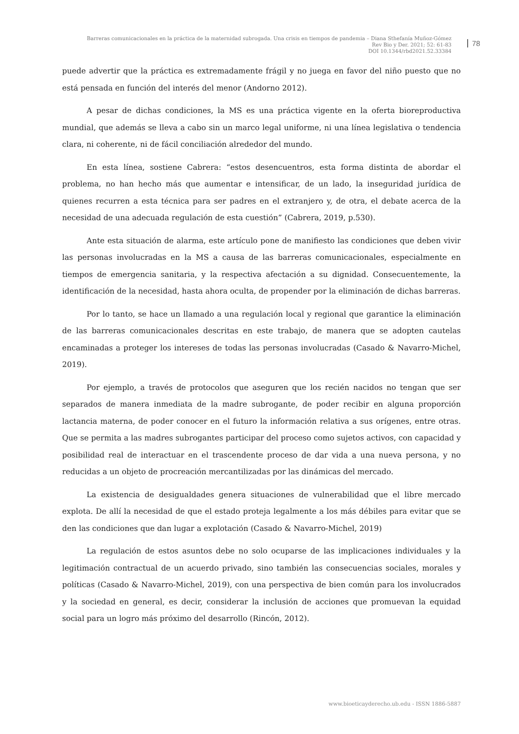Barreras comunicacionales en la práctica de la maternidad subrogada. Una crisis en tiempos de pandemia – Diana Sthefanía Muñoz-Gómez
Rev Bio y Der. 2021; 52: 61-83
DOI 10.1344/rbd2021.52.33384
78
puede advertir que la práctica es extremadamente frágil y no juega en favor del niño puesto que no está pensada en función del interés del menor (Andorno 2012).
A pesar de dichas condiciones, la MS es una práctica vigente en la oferta bioreproductiva mundial, que además se lleva a cabo sin un marco legal uniforme, ni una línea legislativa o tendencia clara, ni coherente, ni de fácil conciliación alrededor del mundo.
En esta línea, sostiene Cabrera: “estos desencuentros, esta forma distinta de abordar el problema, no han hecho más que aumentar e intensificar, de un lado, la inseguridad jurídica de quienes recurren a esta técnica para ser padres en el extranjero y, de otra, el debate acerca de la necesidad de una adecuada regulación de esta cuestión” (Cabrera, 2019, p.530).
Ante esta situación de alarma, este artículo pone de manifiesto las condiciones que deben vivir las personas involucradas en la MS a causa de las barreras comunicacionales, especialmente en tiempos de emergencia sanitaria, y la respectiva afectación a su dignidad. Consecuentemente, la identificación de la necesidad, hasta ahora oculta, de propender por la eliminación de dichas barreras.
Por lo tanto, se hace un llamado a una regulación local y regional que garantice la eliminación de las barreras comunicacionales descritas en este trabajo, de manera que se adopten cautelas encaminadas a proteger los intereses de todas las personas involucradas (Casado & Navarro-Michel, 2019).
Por ejemplo, a través de protocolos que aseguren que los recién nacidos no tengan que ser separados de manera inmediata de la madre subrogante, de poder recibir en alguna proporción lactancia materna, de poder conocer en el futuro la información relativa a sus orígenes, entre otras. Que se permita a las madres subrogantes participar del proceso como sujetos activos, con capacidad y posibilidad real de interactuar en el trascendente proceso de dar vida a una nueva persona, y no reducidas a un objeto de procreación mercantilizadas por las dinámicas del mercado.
La existencia de desigualdades genera situaciones de vulnerabilidad que el libre mercado explota. De allí la necesidad de que el estado proteja legalmente a los más débiles para evitar que se den las condiciones que dan lugar a explotación (Casado & Navarro-Michel, 2019)
La regulación de estos asuntos debe no solo ocuparse de las implicaciones individuales y la legitimación contractual de un acuerdo privado, sino también las consecuencias sociales, morales y políticas (Casado & Navarro-Michel, 2019), con una perspectiva de bien común para los involucrados y la sociedad en general, es decir, considerar la inclusión de acciones que promuevan la equidad social para un logro más próximo del desarrollo (Rincón, 2012).
www.bioeticayderecho.ub.edu - ISSN 1886-5887